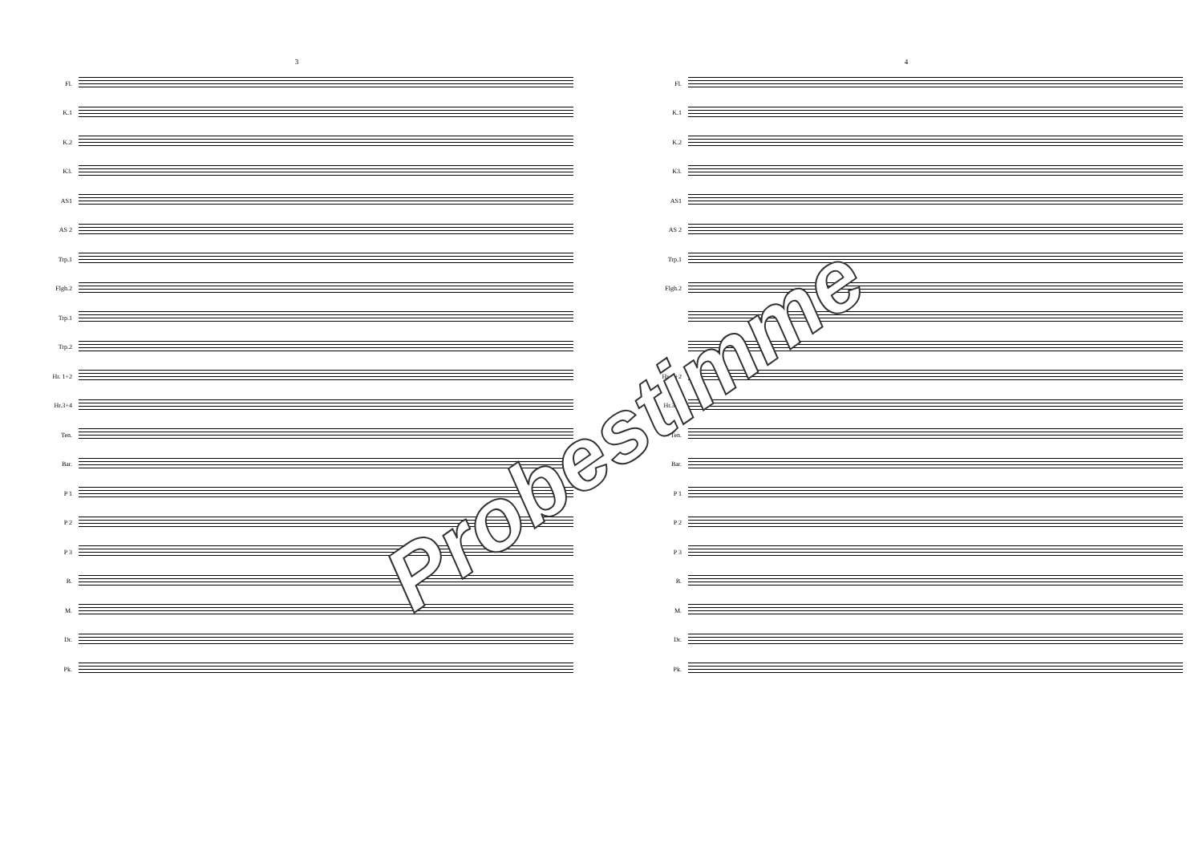3
Fl.
K.1
K.2
K3.
AS1
AS 2
Trp.1
Flgh.2
Trp.1
Trp.2
Hr. 1+2
Hr.3+4
Ten.
Bar.
P 1
P 2
P 3
B.
M.
Dr.
Pk.
4
Fl.
K.1
K.2
K3.
AS1
AS 2
Trp.1
Flgh.2
Hr. 1+2
Hr.3+4
Ten.
Bar.
P 1
P 2
P 3
B.
M.
Dr.
Pk.
Probestimme